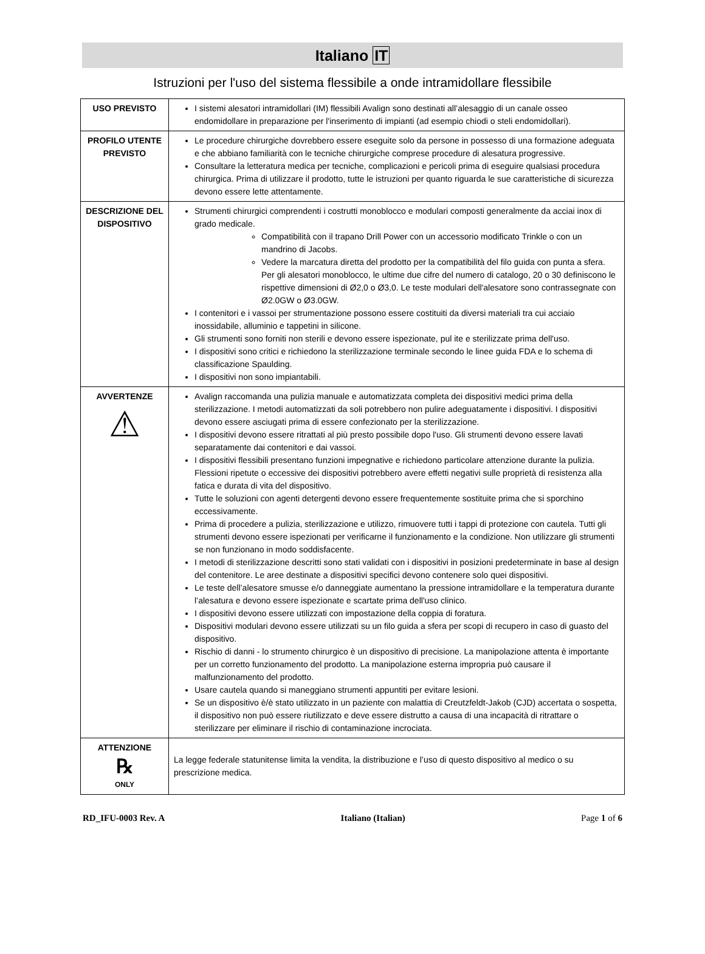Italiano IT
Istruzioni per l'uso del sistema flessibile a onde intramidollare flessibile
| USO PREVISTO | I sistemi alesatori intramidollari (IM) flessibili Avalign sono destinati all’alesaggio di un canale osseo endomidollare in preparazione per l'inserimento di impianti (ad esempio chiodi o steli endomidollari). |
| PROFILO UTENTE PREVISTO | Le procedure chirurgiche dovrebbero essere eseguite solo da persone in possesso di una formazione adeguata e che abbiano familiarità con le tecniche chirurgiche comprese procedure di alesatura progressive. Consultare la letteratura medica per tecniche, complicazioni e pericoli prima di eseguire qualsiasi procedura chirurgica. Prima di utilizzare il prodotto, tutte le istruzioni per quanto riguarda le sue caratteristiche di sicurezza devono essere lette attentamente. |
| DESCRIZIONE DEL DISPOSITIVO | Strumenti chirurgici comprendenti i costrutti monoblocco e modulari composti generalmente da acciai inox di grado medicale. Compatibilità con il trapano Drill Power con un accessorio modificato Trinkle o con un mandrino di Jacobs. Vedere la marcatura diretta del prodotto per la compatibilità del filo guida con punta a sfera. Per gli alesatori monoblocco, le ultime due cifre del numero di catalogo, 20 o 30 definiscono le rispettive dimensioni di Ø2,0 o Ø3,0. Le teste modulari dell'alesatore sono contrassegnate con Ø2.0GW o Ø3.0GW. I contenitori e i vassoi per strumentazione possono essere costituiti da diversi materiali tra cui acciaio inossidabile, alluminio e tappetini in silicone. Gli strumenti sono forniti non sterili e devono essere ispezionate, pul ite e sterilizzate prima dell'uso. I dispositivi sono critici e richiedono la sterilizzazione terminale secondo le linee guida FDA e lo schema di classificazione Spaulding. I dispositivi non sono impiantabili. |
| AVVERTENZE ⚠ | Avalign raccomanda una pulizia manuale e automatizzata completa dei dispositivi medici prima della sterilizzazione. I metodi automatizzati da soli potrebbero non pulire adeguatamente i dispositivi. I dispositivi devono essere asciugati prima di essere confezionato per la sterilizzazione. I dispositivi devono essere ritrattati al più presto possibile dopo l'uso. Gli strumenti devono essere lavati separatamente dai contenitori e dai vassoi. I dispositivi flessibili presentano funzioni impegnative e richiedono particolare attenzione durante la pulizia. Flessioni ripetute o eccessive dei dispositivi potrebbero avere effetti negativi sulle proprietà di resistenza alla fatica e durata di vita del dispositivo. Tutte le soluzioni con agenti detergenti devono essere frequentemente sostituite prima che si sporchino eccessivamente. Prima di procedere a pulizia, sterilizzazione e utilizzo, rimuovere tutti i tappi di protezione con cautela. Tutti gli strumenti devono essere ispezionati per verificarne il funzionamento e la condizione. Non utilizzare gli strumenti se non funzionano in modo soddisfacente. I metodi di sterilizzazione descritti sono stati validati con i dispositivi in posizioni predeterminate in base al design del contenitore. Le aree destinate a dispositivi specifici devono contenere solo quei dispositivi. Le teste dell’alesatore smusse e/o danneggiate aumentano la pressione intramidollare e la temperatura durante l’alesatura e devono essere ispezionate e scartate prima dell'uso clinico. I dispositivi devono essere utilizzati con impostazione della coppia di foratura. Dispositivi modulari devono essere utilizzati su un filo guida a sfera per scopi di recupero in caso di guasto del dispositivo. Rischio di danni - lo strumento chirurgico è un dispositivo di precisione. La manipolazione attenta è importante per un corretto funzionamento del prodotto. La manipolazione esterna impropria può causare il malfunzionamento del prodotto. Usare cautela quando si maneggiano strumenti appuntiti per evitare lesioni. Se un dispositivo è/è stato utilizzato in un paziente con malattia di Creutzfeldt-Jakob (CJD) accertata o sospetta, il dispositivo non può essere riutilizzato e deve essere distrutto a causa di una incapacità di ritrattare o sterilizzare per eliminare il rischio di contaminazione incrociata. |
| ATTENZIONE ℞ ONLY | La legge federale statunitense limita la vendita, la distribuzione e l’uso di questo dispositivo al medico o su prescrizione medica. |
RD_IFU-0003 Rev. A Italiano (Italian) Page 1 of 6